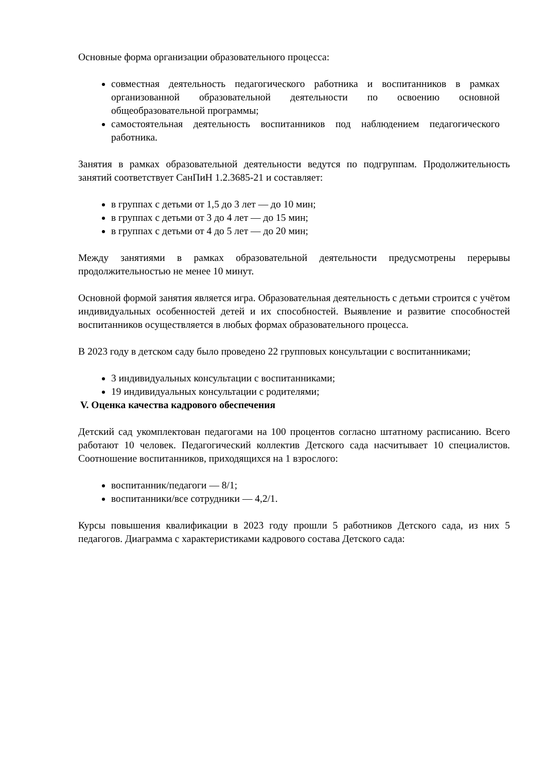Основные форма организации образовательного процесса:
совместная деятельность педагогического работника и воспитанников в рамках организованной образовательной деятельности по освоению основной общеобразовательной программы;
самостоятельная деятельность воспитанников под наблюдением педагогического работника.
Занятия в рамках образовательной деятельности ведутся по подгруппам. Продолжительность занятий соответствует СанПиН 1.2.3685-21 и составляет:
в группах с детьми от 1,5 до 3 лет — до 10 мин;
в группах с детьми от 3 до 4 лет — до 15 мин;
в группах с детьми от 4 до 5 лет — до 20 мин;
Между занятиями в рамках образовательной деятельности предусмотрены перерывы продолжительностью не менее 10 минут.
Основной формой занятия является игра. Образовательная деятельность с детьми строится с учётом индивидуальных особенностей детей и их способностей. Выявление и развитие способностей воспитанников осуществляется в любых формах образовательного процесса.
В 2023 году в детском саду было проведено 22 групповых консультации с воспитанниками;
3 индивидуальных консультации с воспитанниками;
19 индивидуальных консультации с родителями;
V. Оценка качества кадрового обеспечения
Детский сад укомплектован педагогами на 100 процентов согласно штатному расписанию. Всего работают 10 человек. Педагогический коллектив Детского сада насчитывает 10 специалистов. Соотношение воспитанников, приходящихся на 1 взрослого:
воспитанник/педагоги — 8/1;
воспитанники/все сотрудники — 4,2/1.
Курсы повышения квалификации в 2023 году прошли 5 работников Детского сада, из них 5 педагогов. Диаграмма с характеристиками кадрового состава Детского сада: